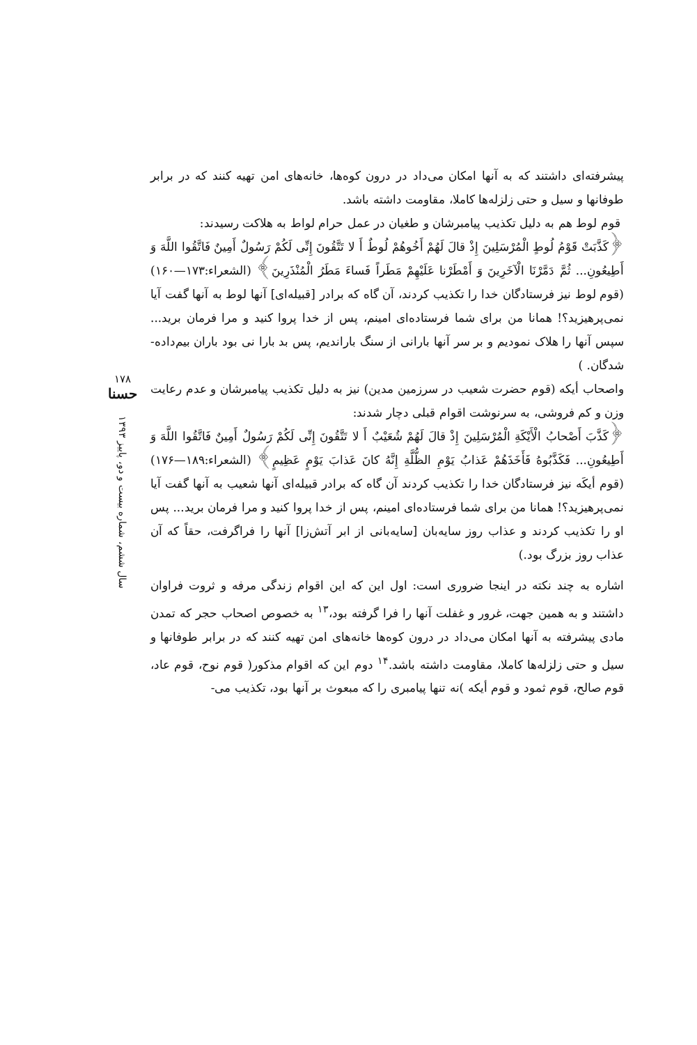پیشرفته‌ای داشتند که به آنها امکان می‌داد در درون کوه‌ها، خانه‌های امن تهیه کنند که در برابر طوفانها و سیل و حتی زلزله‌ها کاملا، مقاومت داشته باشد.
قوم لوط هم به دلیل تکذیب پیامبرشان و طغیان در عمل حرام لواط به هلاکت رسیدند:
﴿کَذَّبَتْ قَوْمُ لُوطٍ الْمُرْسَلِینَ إِذْ قالَ لَهُمْ أَخُوهُمْ لُوطٌ أَ لا تَتَّقُونَ إِنِّی لَکُمْ رَسُولٌ أَمِینٌ فَاتَّقُوا اللَّهَ وَ أَطِیعُونِ... ثُمَّ دَمَّرْنَا الْآخَرِینَ وَ أَمْطَرْنا عَلَیْهِمْ مَطَراً فَساءَ مَطَرُ الْمُنْذَرِینَ﴾ (الشعراء:۱۷۳—۱۶۰)(قوم لوط نیز فرستادگان خدا را تکذیب کردند، آن گاه که برادر [قبیله‌ای] آنها لوط به آنها گفت آیا نمی‌پرهیزید؟! همانا من برای شما فرستاده‌ای امینم، پس از خدا پروا کنید و مرا فرمان برید... سپس آنها را هلاک نمودیم و بر سر آنها بارانی از سنگ باراندیم، پس بد بارا نی بود باران بیم‌داده- شدگان. )
واصحاب أیکه (قوم حضرت شعیب در سرزمین مدین) نیز به دلیل تکذیب پیامبرشان و عدم رعایت وزن و کم فروشی، به سرنوشت اقوام قبلی دچار شدند:
﴿کَذَّبَ أَصْحابُ الْأَیْکَةِ الْمُرْسَلِینَ إِذْ قالَ لَهُمْ شُعَیْبٌ أَ لا تَتَّقُونَ إِنِّی لَکُمْ رَسُولٌ أَمِینٌ فَاتَّقُوا اللَّهَ وَ أَطِیعُونِ... فَکَذَّبُوهُ فَأَخَذَهُمْ عَذابُ یَوْمِ الظُّلَّةِ إِنَّهُ کانَ عَذابَ یَوْمٍ عَظِیمٍ﴾ (الشعراء:۱۸۹—۱۷۶) (قوم أیکَه نیز فرستادگان خدا را تکذیب کردند آن گاه که برادر قبیله‌ای آنها شعیب به آنها گفت آیا نمی‌پرهیزید؟! همانا من برای شما فرستاده‌ای امینم، پس از خدا پروا کنید و مرا فرمان برید... پس او را تکذیب کردند و عذاب روز سایه‌بان [سایه‌بانی از ابر آتش‌زا] آنها را فراگرفت، حقاً که آن عذاب روز بزرگ بود.)
اشاره به چند نکته در اینجا ضروری است: اول این که این اقوام زندگی مرفه و ثروت فراوان داشتند و به همین جهت، غرور و غفلت آنها را فرا گرفته بود،<sup>۱۳</sup> به خصوص اصحاب حجر که تمدن مادی پیشرفته به آنها امکان می‌داد در درون کوه‌ها خانه‌های امن تهیه کنند که در برابر طوفانها و سیل و حتی زلزله‌ها کاملا، مقاومت داشته باشد.<sup>۱۴</sup> دوم این که اقوام مذکور( قوم نوح، قوم عاد، قوم صالح، قوم ثمود و قوم أیکه )نه تنها پیامبری را که مبعوث بر آنها بود، تکذیب می-
۱۷۸
حسنا
سال ششم، شماره بیست و دو، پاییز ۱۳۹۳